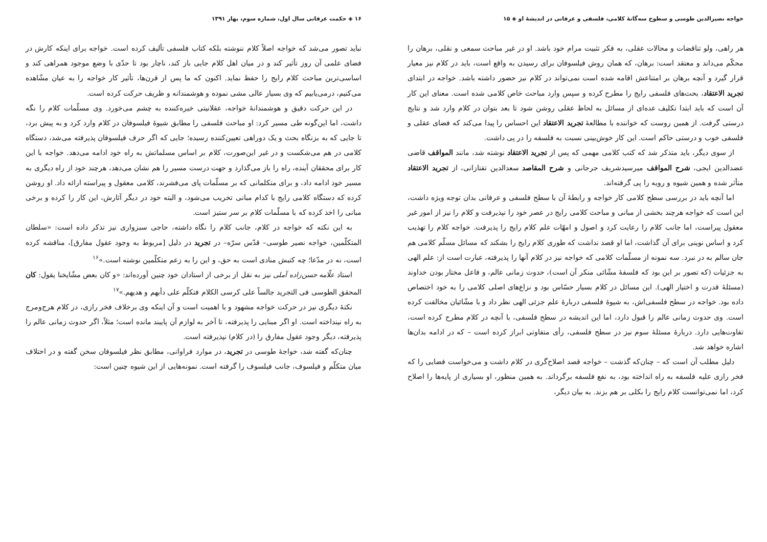خواجه نصیرالدین طوسی و سطوح سه‌گانهٔ کلامی، فلسفی و عرفانی در اندیشهٔ او ◈ ۱۵
هر راهی، ولو تناقضات و محالات عقلی، به فکر تثبیت مرام خود باشد. او در غیر مباحث سمعی و نقلی، برهان را محکّم می‌داند و معتقد است: برهان، که همان روش فیلسوفان برای رسیدن به واقع است، باید در کلام نیز معیار قرار گیرد و آنچه برهان بر امتناعش اقامه شده است نمی‌تواند در کلام نیز حضور داشته باشد. خواجه در ابتدای تجرید الاعتقاد، بحث‌های فلسفی رایج را مطرح کرده و سپس وارد مباحث خاص کلامی شده است. معنای این کار آن است که باید ابتدا تکلیف عده‌ای از مسائل به لحاظ عقلی روشن شود تا بعد بتوان در کلام وارد شد و نتایج درستی گرفت. از همین روست که خواننده با مطالعهٔ تجرید الاعتقاد این احساس را پیدا می‌کند که فضای عقلی و فلسفی خوب و درستی حاکم است. این کار خوش‌بینی نسبت به فلسفه را در پی داشت.
از سوی دیگر، باید متذکر شد که کتب کلامی مهمی که پس از تجرید الاعتقاد نوشته شد، مانند المواقف قاضی عضدالدین ایجی، شرح المواقف میرسیدشریف جرجانی و شرح المقاصد سعدالدین تفتازانی، از تجرید الاعتقاد متأثر شده و همین شیوه و رویه را پی گرفته‌اند.
اما آنچه باید در بررسی سطح کلامی کار خواجه و رابطهٔ آن با سطح فلسفی و عرفانی بدان توجه ویژه داشت، این است که خواجه هرچند بخشی از مبانی و مباحث کلامی رایج در عصر خود را نپذیرفت و کلام را نیز از امور غیر معقول پیراست، اما جانب کلام را رعایت کرد و اصول و امهّات علم کلام رایج را پذیرفت. خواجه کلام را تهذیب کرد و اساس نوینی برای آن گذاشت، اما او قصد نداشت که طوری کلام رایج را بشکند که مسائل مسلّم کلامی هم جان سالم به در نبرد. سه نمونه از مسلّمات کلامی که خواجه نیز در کلام آنها را پذیرفته، عبارت است از: علم الهی به جزئیات (که تصور بر این بود که فلسفهٔ مشّائی منکر آن است)، حدوث زمانی عالم، و فاعل مختار بودن خداوند (مسئلهٔ قدرت و اختیار الهی). این مسائل در کلام بسیار حسّاس بود و نزاع‌های اصلی کلامی را به خود اختصاص داده بود. خواجه در سطح فلسفی‌اش، به شیوهٔ فلسفی دربارهٔ علم جزئی الهی نظر داد و با مشّائیان مخالفت کرده است. وی حدوث زمانی عالم را قبول دارد، اما این اندیشه در سطح فلسفی، با آنچه در کلام مطرح کرده است، تفاوت‌هایی دارد. دربارهٔ مسئلهٔ سوم نیز در سطح فلسفی، رأی متفاوتی ابراز کرده است – که در ادامه بدان‌ها اشاره خواهد شد.
دلیل مطلب آن است که – چنان‌که گذشت – خواجه قصد اصلاح‌گری در کلام داشت و می‌خواست فضایی را که فخر رازی علیه فلسفه به راه انداخته بود، به نفع فلسفه برگرداند. به همین منظور، او بسیاری از پایه‌ها را اصلاح کرد، اما نمی‌توانست کلام رایج را بکلی بر هم بزند. به بیان دیگر،
۱۶ ◈ حکمت عرفانی سال اول، شماره سوم، بهار ۱۳۹۱
نباید تصور می‌شد که خواجه اصلاً کلام ننوشته بلکه کتاب فلسفی تألیف کرده است. خواجه برای اینکه کارش در فضای علمی آن روز تأثیر کند و در میان اهل کلام جایی باز کند، ناچار بود تا حدّی با وضع موجود همراهی کند و اساسی‌ترین مباحث کلام رایج را حفظ نماید. اکنون که ما پس از قرن‌ها، تأثیر کار خواجه را به عیان مشّاهده می‌کنیم، درمی‌یابیم که وی بسیار عالی مشی نموده و هوشمندانه و ظریف حرکت کرده است.
در این حرکت دقیق و هوشمندانهٔ خواجه، عقلانیتی خیره‌کننده به چشم می‌خورد. وی مسلّمات کلام را نگه داشت، اما این‌گونه طی مسیر کرد: او مباحث فلسفی را مطابق شیوهٔ فیلسوفان در کلام وارد کرد و به پیش برد، تا جایی که به بزنگاه بحث و یک دوراهی تعیین‌کننده رسیده؛ جایی که اگر حرف فیلسوفان پذیرفته می‌شد، دستگاه کلامی در هم می‌شکست و در غیر این‌صورت، کلام بر اساس مسلماتش به راه خود ادامه می‌دهد. خواجه با این کار برای محققان آینده، راه را باز می‌گذارد و جهت درست مسیر را هم نشان می‌دهد، هرچند خود از راه دیگری به مسیر خود ادامه داد، و برای متکلمانی که بر مسلّمات پای می‌فشرند، کلامی معقول و پیراسته ارائه داد. او روشن کرده که دستگاه کلامی رایج با کدام مبانی تخریب می‌شود، و البته خود در دیگر آثارش، این کار را کرده و برخی مبانی را اخذ کرده که با مسلّمات کلام بر سر ستیز است.
به این نکته که خواجه در کلام، جانب کلام را نگاه داشته، حاجی سبزواری نیز تذکر داده است: «سلطان المتکلّمین، خواجه نصیر طوسی– قدّس سرّه– در تجرید در دلیل [مربوط به وجود عقول مفارق]، مناقشه کرده است، نه در مدّعا؛ چه کتبش منادی است به حق، و این را به زعم متکلّمین نوشته است.»<sup>۱۶</sup>
استاد علّامه حسن‌زاده آملی نیز به نقل از برخی از استادان خود چنین آورده‌اند: «و کان بعض مشّایخنا یقول: کان المحقق الطوسی فی التجرید جالساً علی کرسی الکلام فتکلّم علی دأبهم و هدیهم.»<sup>۱۷</sup>
نکتهٔ دیگری نیز در حرکت خواجه مشهود و با اهمیت است و آن اینکه وی برخلاف فخر رازی، در کلام هرج‌ومرج به راه نینداخته است. او اگر مبنایی را پذیرفته، تا آخر به لوازم آن پایبند مانده است؛ مثلاً، اگر حدوث زمانی عالم را پذیرفته، دیگر وجود عقول مفارق را (در کلام) نپذیرفته است.
چنان‌که گفته شد، خواجهٔ طوسی در تجرید، در موارد فراوانی، مطابق نظر فیلسوفان سخن گفته و در اختلاف میان متکلّم و فیلسوف، جانب فیلسوف را گرفته است. نمونه‌هایی از این شیوه چنین است: